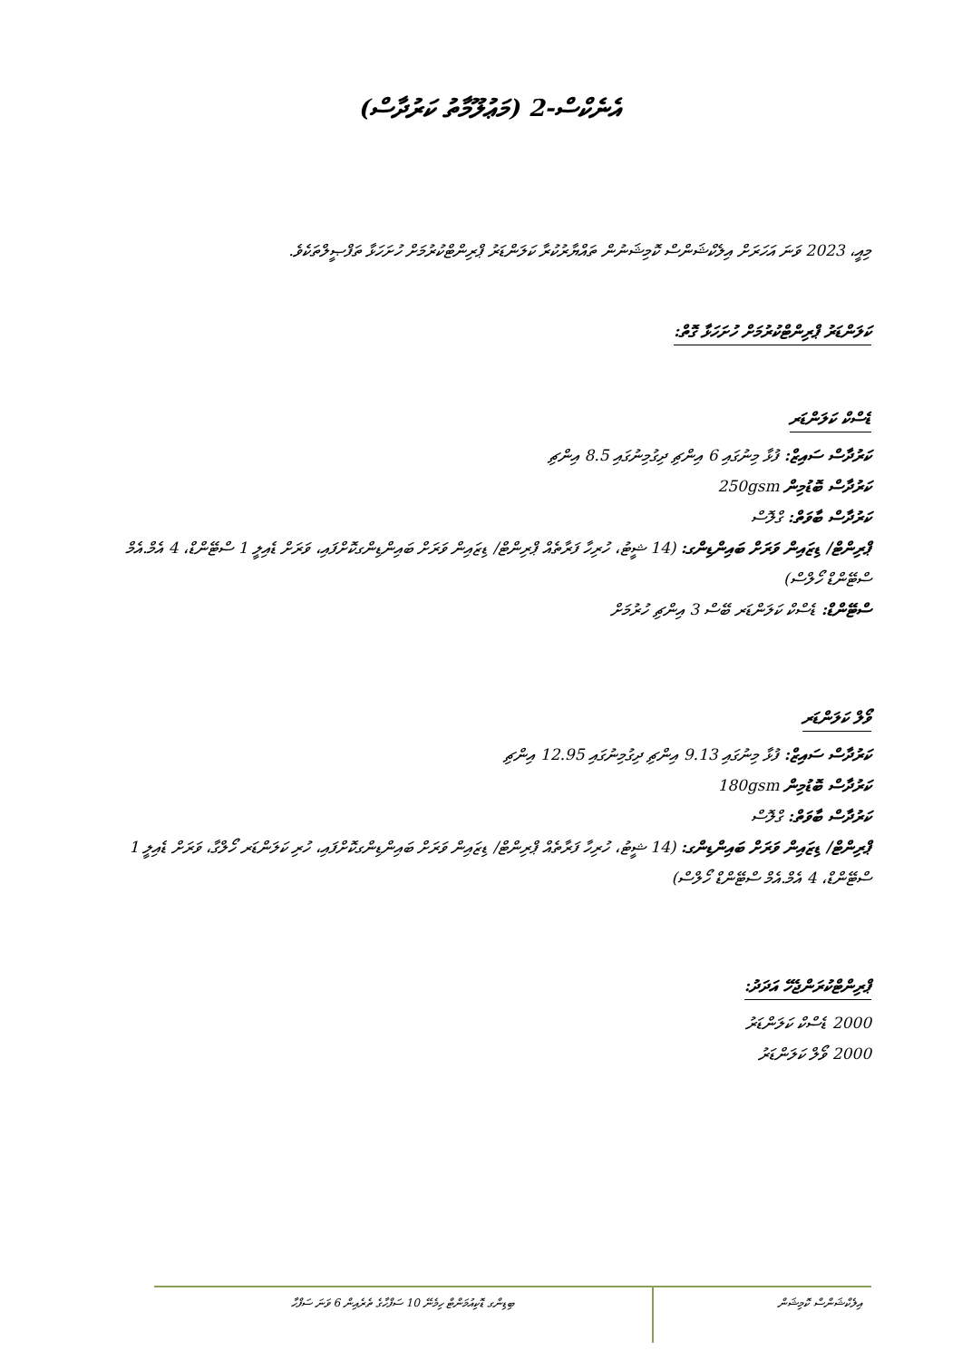އެނެކްސް-2 (މަޢުލޫމާތު ކަރުދާސް)
މިއީ، 2023 ވަނަ އަހަރަށް އިލެކްޝަންސް ކޮމިޝަނުން ތައްޔާރުކުރާ ކަލަންޑަރު ޕްރިންޓްކުރުމަށް ހުށަހަޅާ ތަފްޞީލްތަކެވެ.
ކަލަންޑަރު ޕްރިންޓްކުރުމަށް ހުށަހަޅާ ގޮތް:
ޑެސްކް ކަލަންޑަރ
ކަރުދާސް ސައިޒް: ފުޅާ މިނުގައި 6 އިންޗި ދިގުމިނުގައި 8.5 އިންޗި
ކަރުދާސް ބޮޑުމިން 250gsm
ކަރުދާސް ބާވަތް: ގްލޮސް
ޕްރިންޓް/ ޑިޒައިން ވަރަށް ބައިންޑިންގ: (14 ޝީޓު، ހުރިހާ ފަރާތެއް ޕްރިންޓް/ ޑިޒައިން ވަރަށް ބައިންޑިންގކޮށްފައި، ވަރަށް ޑެއިލީ 1 ސްޓޭންޑް، 4 އެމް.އެމް ސްޓޭންޑް ހޯލްސް)
ސްޓޭންޑް: ޑެސްކް ކަލަންޑަރ ބޭސް 3 އިންޗި ހުރުމަށް
ވޯލް ކަލަންޑަރ
ކަރުދާސް ސައިޒް: ފުޅާ މިނުގައި 9.13 އިންޗި ދިގުމިނުގައި 12.95 އިންޗި
ކަރުދާސް ބޮޑުމިން 180gsm
ކަރުދާސް ބާވަތް: ގްލޮސް
ޕްރިންޓް/ ޑިޒައިން ވަރަށް ބައިންޑިންގ: (14 ޝީޓު، ހުރިހާ ފަރާތެއް ޕްރިންޓް/ ޑިޒައިން ވަރަށް ބައިންޑިންގކޮށްފައި، ހުރި ކަލަންޑަރ ހޯލްގާ، ވަރަށް ޑެއިލީ 1 ސްޓޭންޑް، 4 އެމް.އެމް ސްޓޭންޑް ހޯލްސް)
ޕްރިންޓްކުރަންޖެހޭ އަދަދު:
2000 ޑެސްކް ކަލަންޑަރު
2000 ވޯލް ކަލަންޑަރު
އިލެކްޝަންސް ކޮމިޝަން
ބިޑިންގ ޑޮކިއުމަންޓް ހިމެނޭ 10 ސަފްހާގެ ތެރެއިން 6 ވަނަ ސަފްހާ